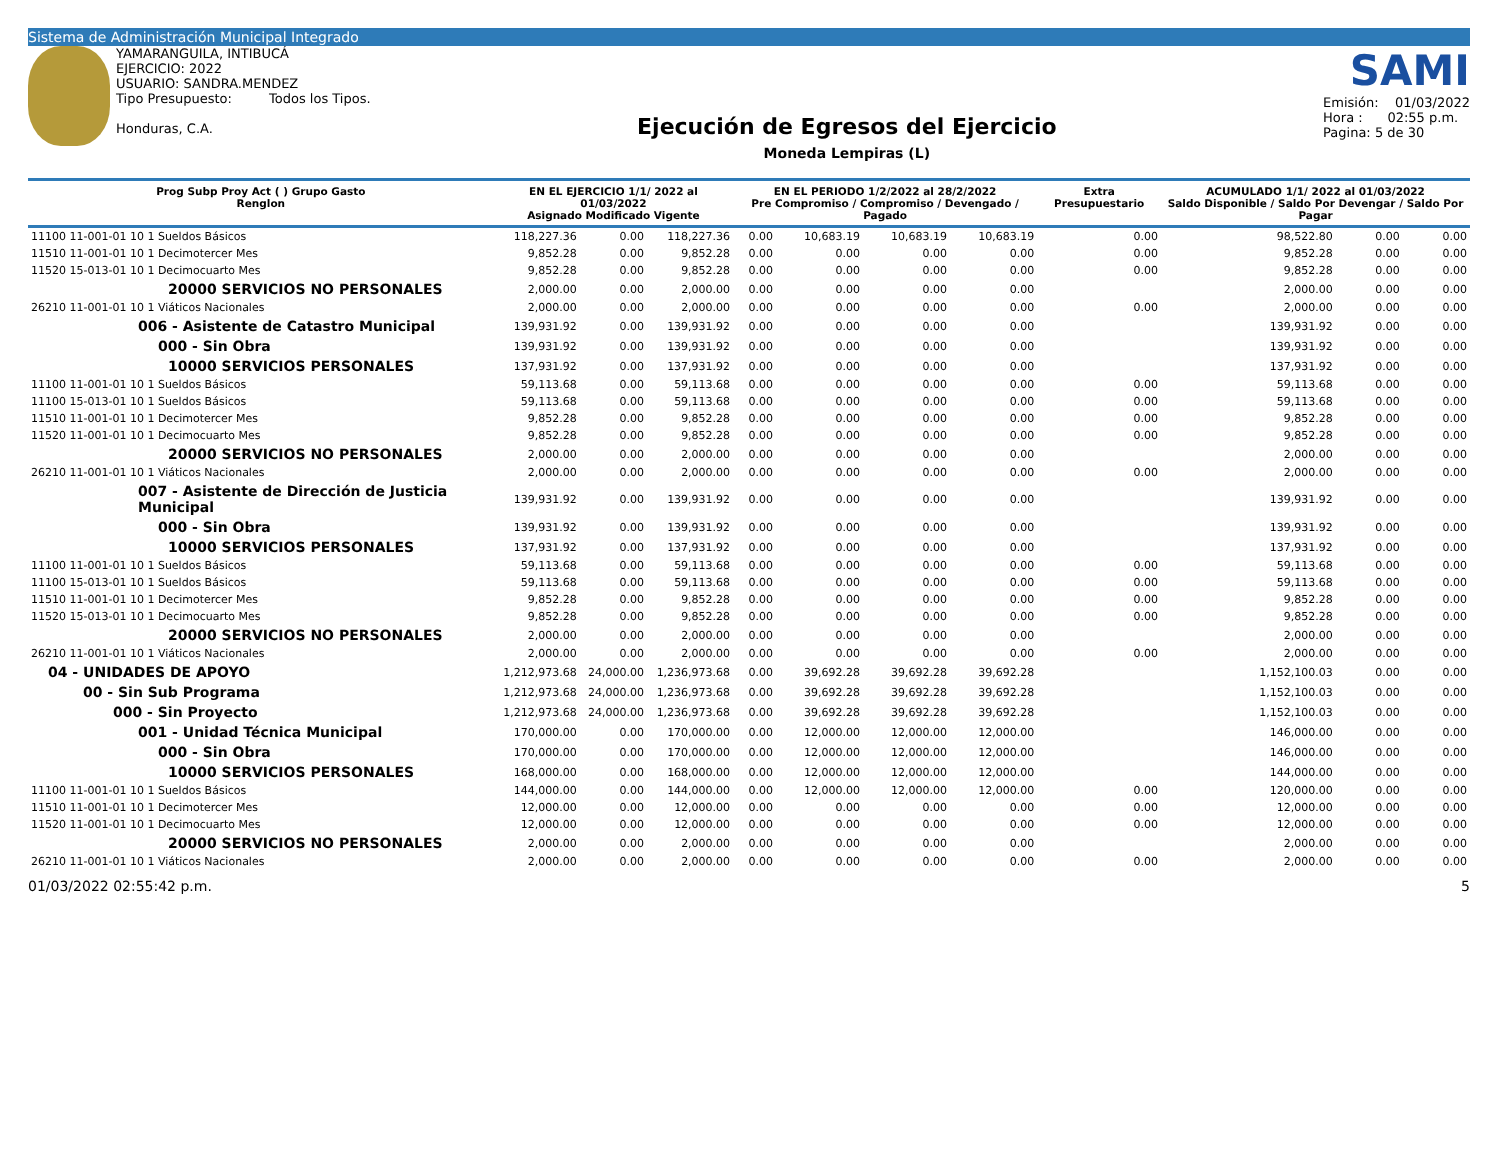Sistema de Administración Municipal Integrado
YAMARANGUILA, INTIBUCÁ
EJERCICIO: 2022
USUARIO: SANDRA.MENDEZ
Tipo Presupuesto: Todos los Tipos.
Honduras, C.A.
Ejecución de Egresos del Ejercicio
Moneda Lempiras (L)
SAMI
Emisión: 01/03/2022
Hora : 02:55 p.m.
Pagina: 5 de 30
| Prog Subp Proy Act ( ) Grupo Gasto Renglon | EN EL EJERCICIO 1/1/ 2022 al 01/03/2022 Asignado Modificado Vigente | | | EN EL PERIODO 1/2/2022 al 28/2/2022 Pre Compromiso / Compromiso / Devengado / Pagado | | | | Extra Presupuestario | ACUMULADO 1/1/ 2022 al 01/03/2022 Saldo Disponible / Saldo Por Devengar / Saldo Por Pagar | | |
| --- | --- | --- | --- | --- | --- | --- | --- | --- | --- | --- | --- |
| 11100 11-001-01 10 1 Sueldos Básicos | 118,227.36 | 0.00 | 118,227.36 | 0.00 | 10,683.19 | 10,683.19 | 10,683.19 | 0.00 | 98,522.80 | 0.00 | 0.00 |
| 11510 11-001-01 10 1 Decimotercer Mes | 9,852.28 | 0.00 | 9,852.28 | 0.00 | 0.00 | 0.00 | 0.00 | 0.00 | 9,852.28 | 0.00 | 0.00 |
| 11520 15-013-01 10 1 Decimocuarto Mes | 9,852.28 | 0.00 | 9,852.28 | 0.00 | 0.00 | 0.00 | 0.00 | 0.00 | 9,852.28 | 0.00 | 0.00 |
| 20000 SERVICIOS NO PERSONALES | 2,000.00 | 0.00 | 2,000.00 | 0.00 | 0.00 | 0.00 | 0.00 | | 2,000.00 | 0.00 | 0.00 |
| 26210 11-001-01 10 1 Viáticos Nacionales | 2,000.00 | 0.00 | 2,000.00 | 0.00 | 0.00 | 0.00 | 0.00 | 0.00 | 2,000.00 | 0.00 | 0.00 |
| 006 - Asistente de Catastro Municipal | 139,931.92 | 0.00 | 139,931.92 | 0.00 | 0.00 | 0.00 | 0.00 | | 139,931.92 | 0.00 | 0.00 |
| 000 - Sin Obra | 139,931.92 | 0.00 | 139,931.92 | 0.00 | 0.00 | 0.00 | 0.00 | | 139,931.92 | 0.00 | 0.00 |
| 10000 SERVICIOS PERSONALES | 137,931.92 | 0.00 | 137,931.92 | 0.00 | 0.00 | 0.00 | 0.00 | | 137,931.92 | 0.00 | 0.00 |
| 11100 11-001-01 10 1 Sueldos Básicos | 59,113.68 | 0.00 | 59,113.68 | 0.00 | 0.00 | 0.00 | 0.00 | 0.00 | 59,113.68 | 0.00 | 0.00 |
| 11100 15-013-01 10 1 Sueldos Básicos | 59,113.68 | 0.00 | 59,113.68 | 0.00 | 0.00 | 0.00 | 0.00 | 0.00 | 59,113.68 | 0.00 | 0.00 |
| 11510 11-001-01 10 1 Decimotercer Mes | 9,852.28 | 0.00 | 9,852.28 | 0.00 | 0.00 | 0.00 | 0.00 | 0.00 | 9,852.28 | 0.00 | 0.00 |
| 11520 11-001-01 10 1 Decimocuarto Mes | 9,852.28 | 0.00 | 9,852.28 | 0.00 | 0.00 | 0.00 | 0.00 | 0.00 | 9,852.28 | 0.00 | 0.00 |
| 20000 SERVICIOS NO PERSONALES | 2,000.00 | 0.00 | 2,000.00 | 0.00 | 0.00 | 0.00 | 0.00 | | 2,000.00 | 0.00 | 0.00 |
| 26210 11-001-01 10 1 Viáticos Nacionales | 2,000.00 | 0.00 | 2,000.00 | 0.00 | 0.00 | 0.00 | 0.00 | 0.00 | 2,000.00 | 0.00 | 0.00 |
| 007 - Asistente de Dirección de Justicia Municipal | 139,931.92 | 0.00 | 139,931.92 | 0.00 | 0.00 | 0.00 | 0.00 | | 139,931.92 | 0.00 | 0.00 |
| 000 - Sin Obra | 139,931.92 | 0.00 | 139,931.92 | 0.00 | 0.00 | 0.00 | 0.00 | | 139,931.92 | 0.00 | 0.00 |
| 10000 SERVICIOS PERSONALES | 137,931.92 | 0.00 | 137,931.92 | 0.00 | 0.00 | 0.00 | 0.00 | | 137,931.92 | 0.00 | 0.00 |
| 11100 11-001-01 10 1 Sueldos Básicos | 59,113.68 | 0.00 | 59,113.68 | 0.00 | 0.00 | 0.00 | 0.00 | 0.00 | 59,113.68 | 0.00 | 0.00 |
| 11100 15-013-01 10 1 Sueldos Básicos | 59,113.68 | 0.00 | 59,113.68 | 0.00 | 0.00 | 0.00 | 0.00 | 0.00 | 59,113.68 | 0.00 | 0.00 |
| 11510 11-001-01 10 1 Decimotercer Mes | 9,852.28 | 0.00 | 9,852.28 | 0.00 | 0.00 | 0.00 | 0.00 | 0.00 | 9,852.28 | 0.00 | 0.00 |
| 11520 15-013-01 10 1 Decimocuarto Mes | 9,852.28 | 0.00 | 9,852.28 | 0.00 | 0.00 | 0.00 | 0.00 | 0.00 | 9,852.28 | 0.00 | 0.00 |
| 20000 SERVICIOS NO PERSONALES | 2,000.00 | 0.00 | 2,000.00 | 0.00 | 0.00 | 0.00 | 0.00 | | 2,000.00 | 0.00 | 0.00 |
| 26210 11-001-01 10 1 Viáticos Nacionales | 2,000.00 | 0.00 | 2,000.00 | 0.00 | 0.00 | 0.00 | 0.00 | 0.00 | 2,000.00 | 0.00 | 0.00 |
| 04 - UNIDADES DE APOYO | 1,212,973.68 | 24,000.00 | 1,236,973.68 | 0.00 | 39,692.28 | 39,692.28 | 39,692.28 | | 1,152,100.03 | 0.00 | 0.00 |
| 00 - Sin Sub Programa | 1,212,973.68 | 24,000.00 | 1,236,973.68 | 0.00 | 39,692.28 | 39,692.28 | 39,692.28 | | 1,152,100.03 | 0.00 | 0.00 |
| 000 - Sin Proyecto | 1,212,973.68 | 24,000.00 | 1,236,973.68 | 0.00 | 39,692.28 | 39,692.28 | 39,692.28 | | 1,152,100.03 | 0.00 | 0.00 |
| 001 - Unidad Técnica Municipal | 170,000.00 | 0.00 | 170,000.00 | 0.00 | 12,000.00 | 12,000.00 | 12,000.00 | | 146,000.00 | 0.00 | 0.00 |
| 000 - Sin Obra | 170,000.00 | 0.00 | 170,000.00 | 0.00 | 12,000.00 | 12,000.00 | 12,000.00 | | 146,000.00 | 0.00 | 0.00 |
| 10000 SERVICIOS PERSONALES | 168,000.00 | 0.00 | 168,000.00 | 0.00 | 12,000.00 | 12,000.00 | 12,000.00 | | 144,000.00 | 0.00 | 0.00 |
| 11100 11-001-01 10 1 Sueldos Básicos | 144,000.00 | 0.00 | 144,000.00 | 0.00 | 12,000.00 | 12,000.00 | 12,000.00 | 0.00 | 120,000.00 | 0.00 | 0.00 |
| 11510 11-001-01 10 1 Decimotercer Mes | 12,000.00 | 0.00 | 12,000.00 | 0.00 | 0.00 | 0.00 | 0.00 | 0.00 | 12,000.00 | 0.00 | 0.00 |
| 11520 11-001-01 10 1 Decimocuarto Mes | 12,000.00 | 0.00 | 12,000.00 | 0.00 | 0.00 | 0.00 | 0.00 | 0.00 | 12,000.00 | 0.00 | 0.00 |
| 20000 SERVICIOS NO PERSONALES | 2,000.00 | 0.00 | 2,000.00 | 0.00 | 0.00 | 0.00 | 0.00 | | 2,000.00 | 0.00 | 0.00 |
| 26210 11-001-01 10 1 Viáticos Nacionales | 2,000.00 | 0.00 | 2,000.00 | 0.00 | 0.00 | 0.00 | 0.00 | 0.00 | 2,000.00 | 0.00 | 0.00 |
01/03/2022 02:55:42 p.m. 5